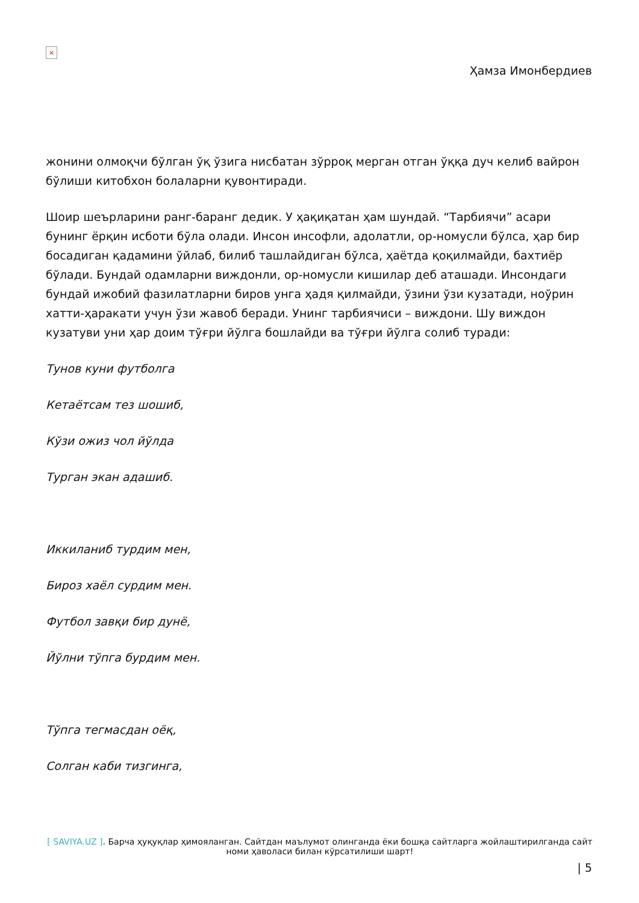×
Ҳамза Имонбердиев
жонини олмоқчи бўлган ўқ ўзига нисбатан зўрроқ мерган отган ўққа дуч келиб вайрон бўлиши китобхон болаларни қувонтиради.
Шоир шеърларини ранг-баранг дедик. У ҳақиқатан ҳам шундай. “Тарбиячи” асари бунинг ёрқин исботи бўла олади. Инсон инсофли, адолатли, ор-номусли бўлса, ҳар бир босадиган қадамини ўйлаб, билиб ташлайдиган бўлса, ҳаётда қоқилмайди, бахтиёр бўлади. Бундай одамларни виждонли, ор-номусли кишилар деб аташади. Инсондаги бундай ижобий фазилатларни биров унга ҳадя қилмайди, ўзини ўзи кузатади, ноўрин хатти-ҳаракати учун ўзи жавоб беради. Унинг тарбиячиси – виждони. Шу виждон кузатуви уни ҳар доим тўғри йўлга бошлайди ва тўғри йўлга солиб туради:
Тунов куни футболга
Кетаётсам тез шошиб,
Кўзи ожиз чол йўлда
Турган экан адашиб.
Иккиланиб турдим мен,
Бироз хаёл сурдим мен.
Футбол завқи бир дунё,
Йўлни тўпга бурдим мен.
Тўпга тегмасдан оёқ,
Солган каби тизгинга,
[ SAVIYA.UZ ]. Барча ҳуқуқлар ҳимояланган. Сайтдан маълумот олинганда ёки бошқа сайтларга жойлаштирилганда сайт номи ҳаволаси билан кўрсатилиши шарт!
| 5